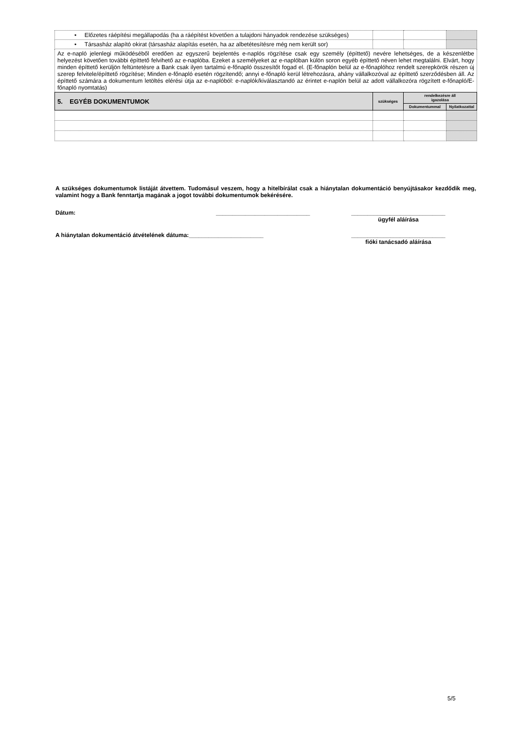| • Előzetes ráépítési megállapodás (ha a ráépítést követően a tulajdoni hányadok rendezése szükséges) | | | |
| • Társasház alapító okirat (társasház alapítás esetén, ha az albetétesítésre még nem került sor) | | | |
| Az e-napló jelenlegi működéséből eredően az egyszerű bejelentés e-naplós rögzítése csak egy személy (építtető) nevére lehetséges, de a készenlétbe helyezést követően további építtető felvihető az e-naplóba. Ezeket a személyeket az e-naplóban külön soron egyéb építtető néven lehet megtalálni. Elvárt, hogy minden építtető kerüljön feltüntetésre a Bank csak ilyen tartalmú e-főnapló összesítőt fogad el. (E-főnaplón belül az e-főnaplóhoz rendelt szerepkörök részen új szerep felvitele/építtető rögzítése; Minden e-főnapló esetén rögzítendő; annyi e-főnapló kerül létrehozásra, ahány vállalkozóval az építtető szerződésben áll. Az építtető számára a dokumentum letöltés elérési útja az e-naplóból: e-naplók/kiválasztandó az érintet e-naplón belül az adott vállalkozóra rögzített e-főnapló/E-főnapló nyomtatás) | | | |
| 5. EGYÉB DOKUMENTUMOK | szükséges | rendelkezésre áll igazolása | |
| | | Dokumentummal | Nyilatkozattal |
A szükséges dokumentumok listáját átvettem. Tudomásul veszem, hogy a hitelbírálat csak a hiánytalan dokumentáció benyújtásakor kezdődik meg, valamint hogy a Bank fenntartja magának a jogot további dokumentumok bekérésére.
Dátum: _____________________________ _____________________________
ügyfél aláírása
A hiánytalan dokumentáció átvételének dátuma:_______________________ _____________________________
fióki tanácsadó aláírása
5/5